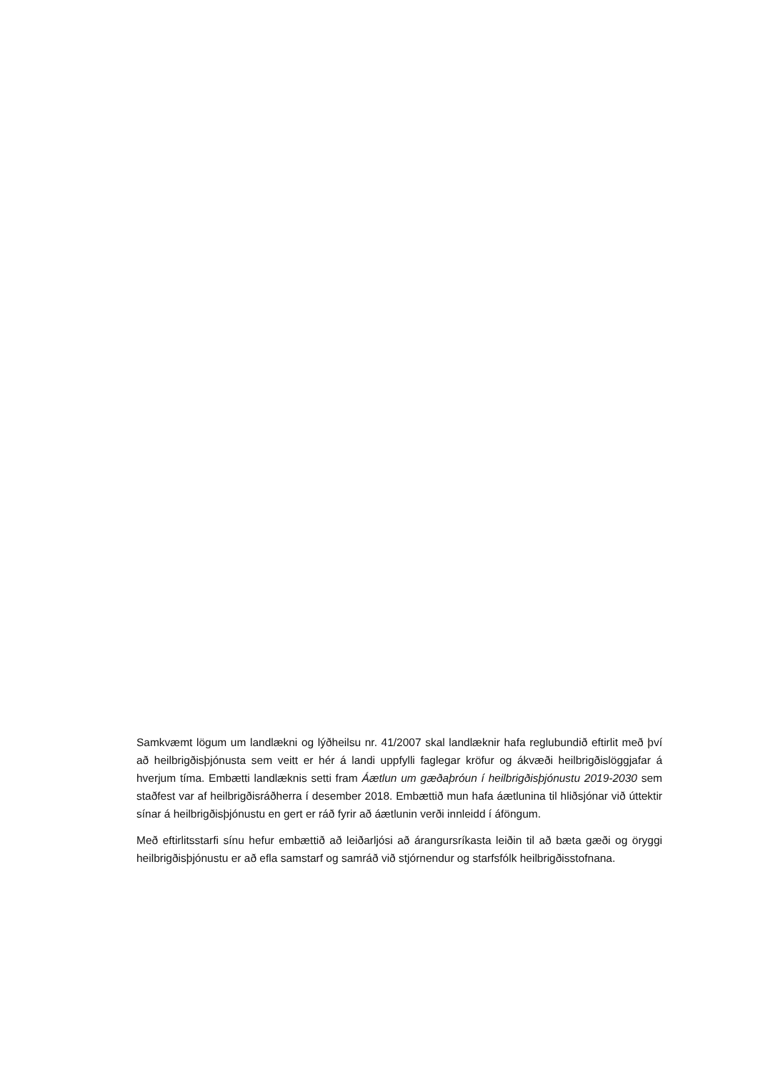Samkvæmt lögum um landlækni og lýðheilsu nr. 41/2007 skal landlæknir hafa reglubundið eftirlit með því að heilbrigðisþjónusta sem veitt er hér á landi uppfylli faglegar kröfur og ákvæði heilbrigðislöggjafar á hverjum tíma. Embætti landlæknis setti fram Áætlun um gæðaþróun í heilbrigðisþjónustu 2019-2030 sem staðfest var af heilbrigðisráðherra í desember 2018. Embættið mun hafa áætlunina til hliðsjónar við úttektir sínar á heilbrigðisþjónustu en gert er ráð fyrir að áætlunin verði innleidd í áföngum.
Með eftirlitsstarfi sínu hefur embættið að leiðarljósi að árangursríkasta leiðin til að bæta gæði og öryggi heilbrigðisþjónustu er að efla samstarf og samráð við stjórnendur og starfsfólk heilbrigðisstofnana.